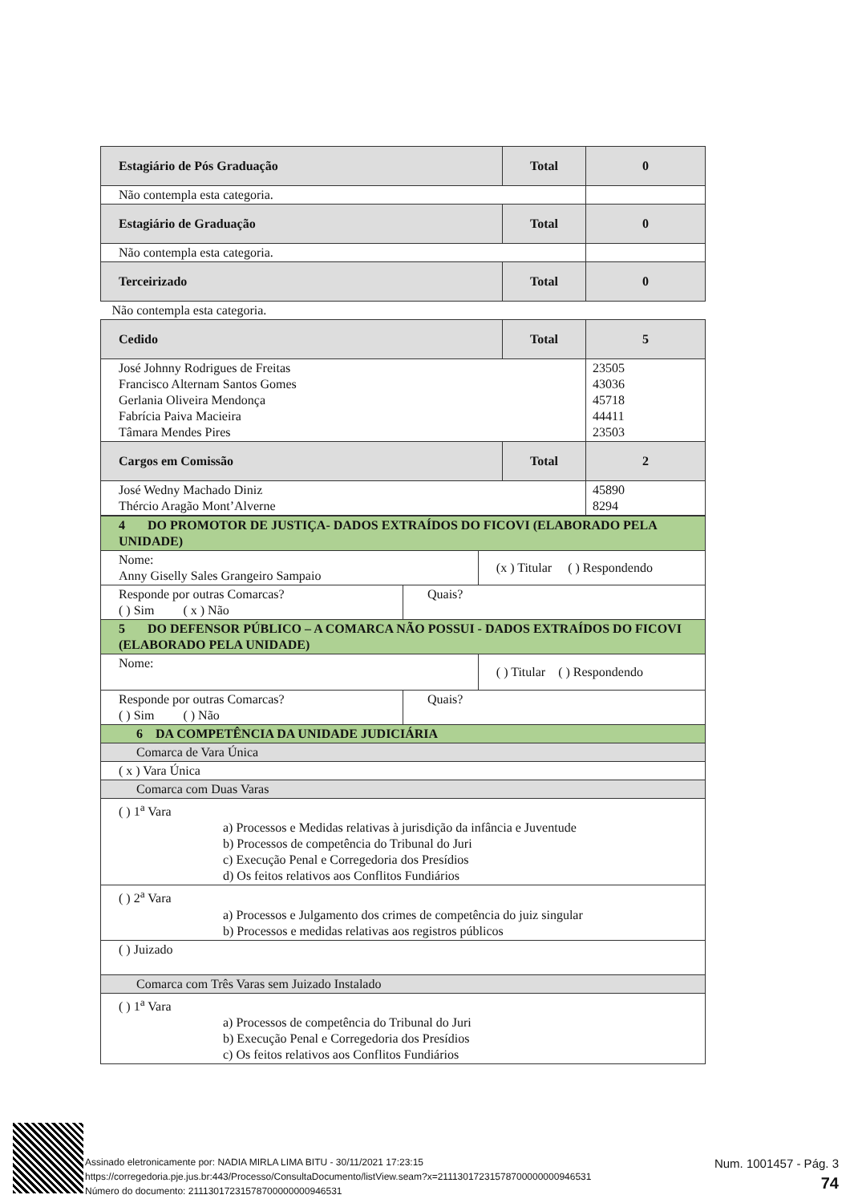| Estagiário de Pós Graduação | Total | 0 |
| Não contempla esta categoria. | | |
| Estagiário de Graduação | Total | 0 |
| Não contempla esta categoria. | | |
| Terceirizado | Total | 0 |
| Não contempla esta categoria. | | |
| Cedido | Total | 5 |
| José Johnny Rodrigues de Freitas Francisco Alternam Santos Gomes Gerlania Oliveira Mendonça Fabrícia Paiva Macieira Tâmara Mendes Pires | | 23505 43036 45718 44411 23503 |
| Cargos em Comissão | Total | 2 |
| José Wedny Machado Diniz Thércio Aragão Mont’Alverne | | 45890 8294 |
| 4 DO PROMOTOR DE JUSTIÇA- DADOS EXTRAÍDOS DO FICOVI (ELABORADO PELA UNIDADE) | | |
| Nome: Anny Giselly Sales Grangeiro Sampaio | | (x ) Titular ( ) Respondendo |
| Responde por outras Comarcas? ( ) Sim ( x ) Não | Quais? | |
| 5 DO DEFENSOR PÚBLICO – A COMARCA NÃO POSSUI - DADOS EXTRAÍDOS DO FICOVI (ELABORADO PELA UNIDADE) | | |
| Nome: | | ( ) Titular ( ) Respondendo |
| Responde por outras Comarcas? ( ) Sim ( ) Não | Quais? | |
| 6 DA COMPETÊNCIA DA UNIDADE JUDICIÁRIA | | |
| Comarca de Vara Única | | |
| ( x ) Vara Única | | |
| Comarca com Duas Varas | | |
| ( ) 1<sup>a</sup> Vara a) Processos e Medidas relativas à jurisdição da infância e Juventude b) Processos de competência do Tribunal do Juri c) Execução Penal e Corregedoria dos Presídios d) Os feitos relativos aos Conflitos Fundiários | | |
| ( ) 2<sup>a</sup> Vara a) Processos e Julgamento dos crimes de competência do juiz singular b) Processos e medidas relativas aos registros públicos | | |
| ( ) Juizado | | |
| Comarca com Três Varas sem Juizado Instalado | | |
| ( ) 1<sup>a</sup> Vara a) Processos de competência do Tribunal do Juri b) Execução Penal e Corregedoria dos Presídios c) Os feitos relativos aos Conflitos Fundiários | | |
Assinado eletronicamente por: NADIA MIRLA LIMA BITU - 30/11/2021 17:23:15
https://corregedoria.pje.jus.br:443/Processo/ConsultaDocumento/listView.seam?x=21113017231578700000000946531
Número do documento: 21113017231578700000000946531
Num. 1001457 - Pág. 3
74